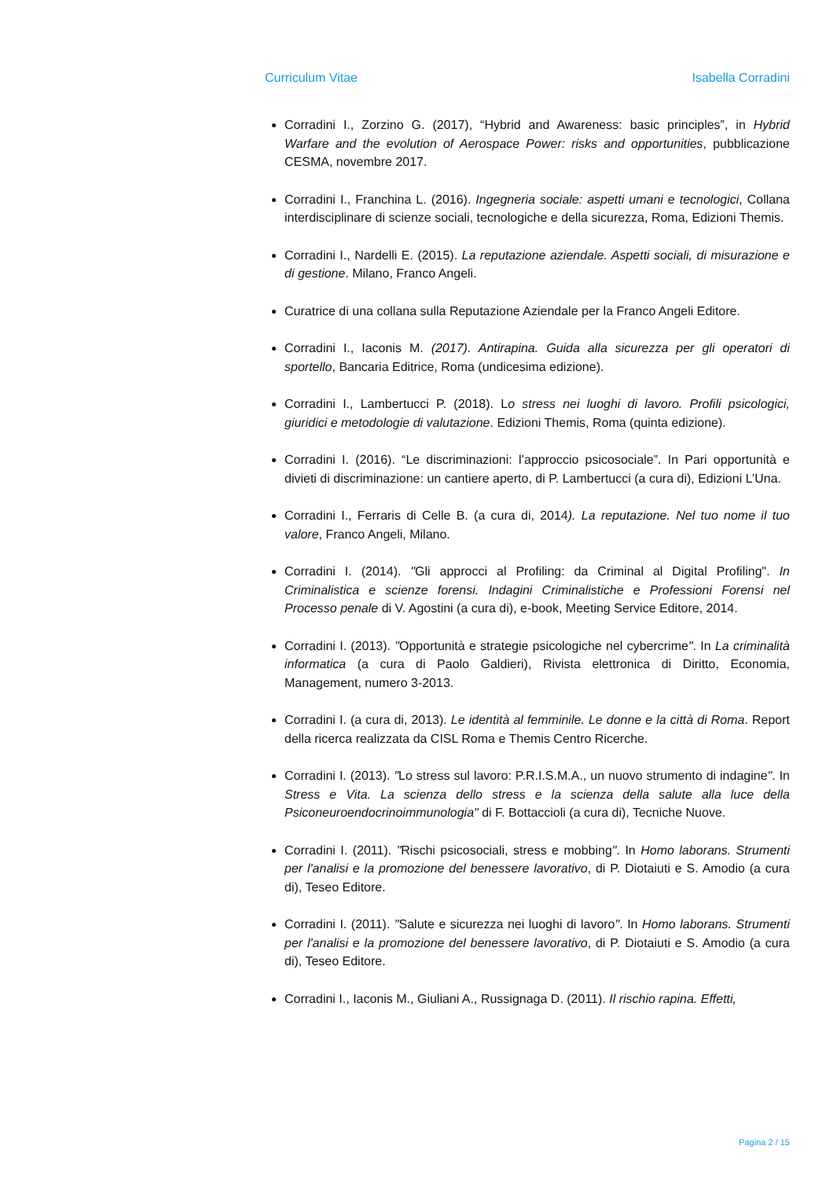Curriculum Vitae Isabella Corradini
Corradini I., Zorzino G. (2017), “Hybrid and Awareness: basic principles”, in Hybrid Warfare and the evolution of Aerospace Power: risks and opportunities, pubblicazione CESMA, novembre 2017.
Corradini I., Franchina L. (2016). Ingegneria sociale: aspetti umani e tecnologici, Collana interdisciplinare di scienze sociali, tecnologiche e della sicurezza, Roma, Edizioni Themis.
Corradini I., Nardelli E. (2015). La reputazione aziendale. Aspetti sociali, di misurazione e di gestione. Milano, Franco Angeli.
Curatrice di una collana sulla Reputazione Aziendale per la Franco Angeli Editore.
Corradini I., Iaconis M. (2017). Antirapina. Guida alla sicurezza per gli operatori di sportello, Bancaria Editrice, Roma (undicesima edizione).
Corradini I., Lambertucci P. (2018). Lo stress nei luoghi di lavoro. Profili psicologici, giuridici e metodologie di valutazione. Edizioni Themis, Roma (quinta edizione).
Corradini I. (2016). “Le discriminazioni: l’approccio psicosociale”. In Pari opportunità e divieti di discriminazione: un cantiere aperto, di P. Lambertucci (a cura di), Edizioni L’Una.
Corradini I., Ferraris di Celle B. (a cura di, 2014). La reputazione. Nel tuo nome il tuo valore, Franco Angeli, Milano.
Corradini I. (2014). "Gli approcci al Profiling: da Criminal al Digital Profiling". In Criminalistica e scienze forensi. Indagini Criminalistiche e Professioni Forensi nel Processo penale di V. Agostini (a cura di), e-book, Meeting Service Editore, 2014.
Corradini I. (2013). "Opportunità e strategie psicologiche nel cybercrime". In La criminalità informatica (a cura di Paolo Galdieri), Rivista elettronica di Diritto, Economia, Management, numero 3-2013.
Corradini I. (a cura di, 2013). Le identità al femminile. Le donne e la città di Roma. Report della ricerca realizzata da CISL Roma e Themis Centro Ricerche.
Corradini I. (2013). "Lo stress sul lavoro: P.R.I.S.M.A., un nuovo strumento di indagine". In Stress e Vita. La scienza dello stress e la scienza della salute alla luce della Psiconeuroendocrinoimmunologia" di F. Bottaccioli (a cura di), Tecniche Nuove.
Corradini I. (2011). "Rischi psicosociali, stress e mobbing". In Homo laborans. Strumenti per l'analisi e la promozione del benessere lavorativo, di P. Diotaiuti e S. Amodio (a cura di), Teseo Editore.
Corradini I. (2011). "Salute e sicurezza nei luoghi di lavoro". In Homo laborans. Strumenti per l'analisi e la promozione del benessere lavorativo, di P. Diotaiuti e S. Amodio (a cura di), Teseo Editore.
Corradini I., Iaconis M., Giuliani A., Russignaga D. (2011). Il rischio rapina. Effetti,
Pagina 2 / 15